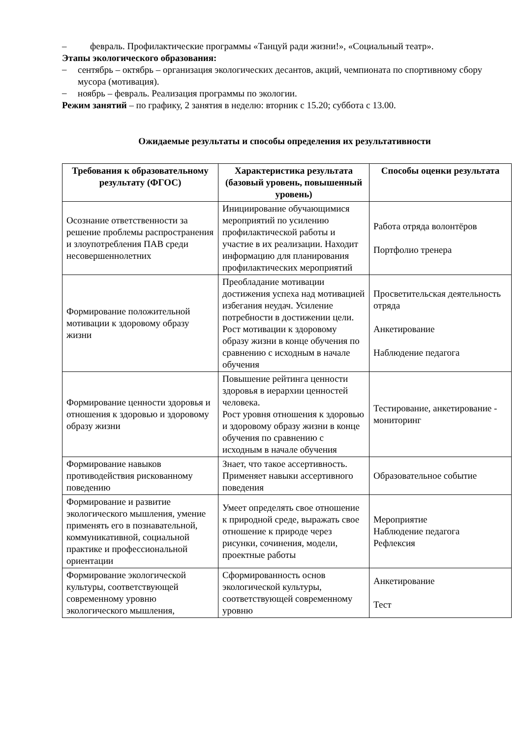– февраль. Профилактические программы «Танцуй ради жизни!», «Социальный театр».
Этапы экологического образования:
–
сентябрь – октябрь – организация экологических десантов, акций, чемпионата по спортивному сбору мусора (мотивация).
–
ноябрь – февраль. Реализация программы по экологии.
Режим занятий – по графику, 2 занятия в неделю: вторник с 15.20; суббота с 13.00.
Ожидаемые результаты и способы определения их результативности
| Требования к образовательному результату (ФГОС) | Характеристика результата (базовый уровень, повышенный уровень) | Способы оценки результата |
| --- | --- | --- |
| Осознание ответственности за решение проблемы распространения и злоупотребления ПАВ среди несовершеннолетних | Инициирование обучающимися мероприятий по усилению профилактической работы и участие в их реализации. Находит информацию для планирования профилактических мероприятий | Работа отряда волонтёров Портфолио тренера |
| Формирование положительной мотивации к здоровому образу жизни | Преобладание мотивации достижения успеха над мотивацией избегания неудач. Усиление потребности в достижении цели. Рост мотивации к здоровому образу жизни в конце обучения по сравнению с исходным в начале обучения | Просветительская деятельность отряда Анкетирование Наблюдение педагога |
| Формирование ценности здоровья и отношения к здоровью и здоровому образу жизни | Повышение рейтинга ценности здоровья в иерархии ценностей человека. Рост уровня отношения к здоровью и здоровому образу жизни в конце обучения по сравнению с исходным в начале обучения | Тестирование, анкетирование - мониторинг |
| Формирование навыков противодействия рискованному поведению | Знает, что такое ассертивность. Применяет навыки ассертивного поведения | Образовательное событие |
| Формирование и развитие экологического мышления, умение применять его в познавательной, коммуникативной, социальной практике и профессиональной ориентации | Умеет определять свое отношение к природной среде, выражать свое отношение к природе через рисунки, сочинения, модели, проектные работы | Мероприятие Наблюдение педагога Рефлексия |
| Формирование экологической культуры, соответствующей современному уровню экологического мышления, | Сформированность основ экологической культуры, соответствующей современному уровню | Анкетирование Тест |